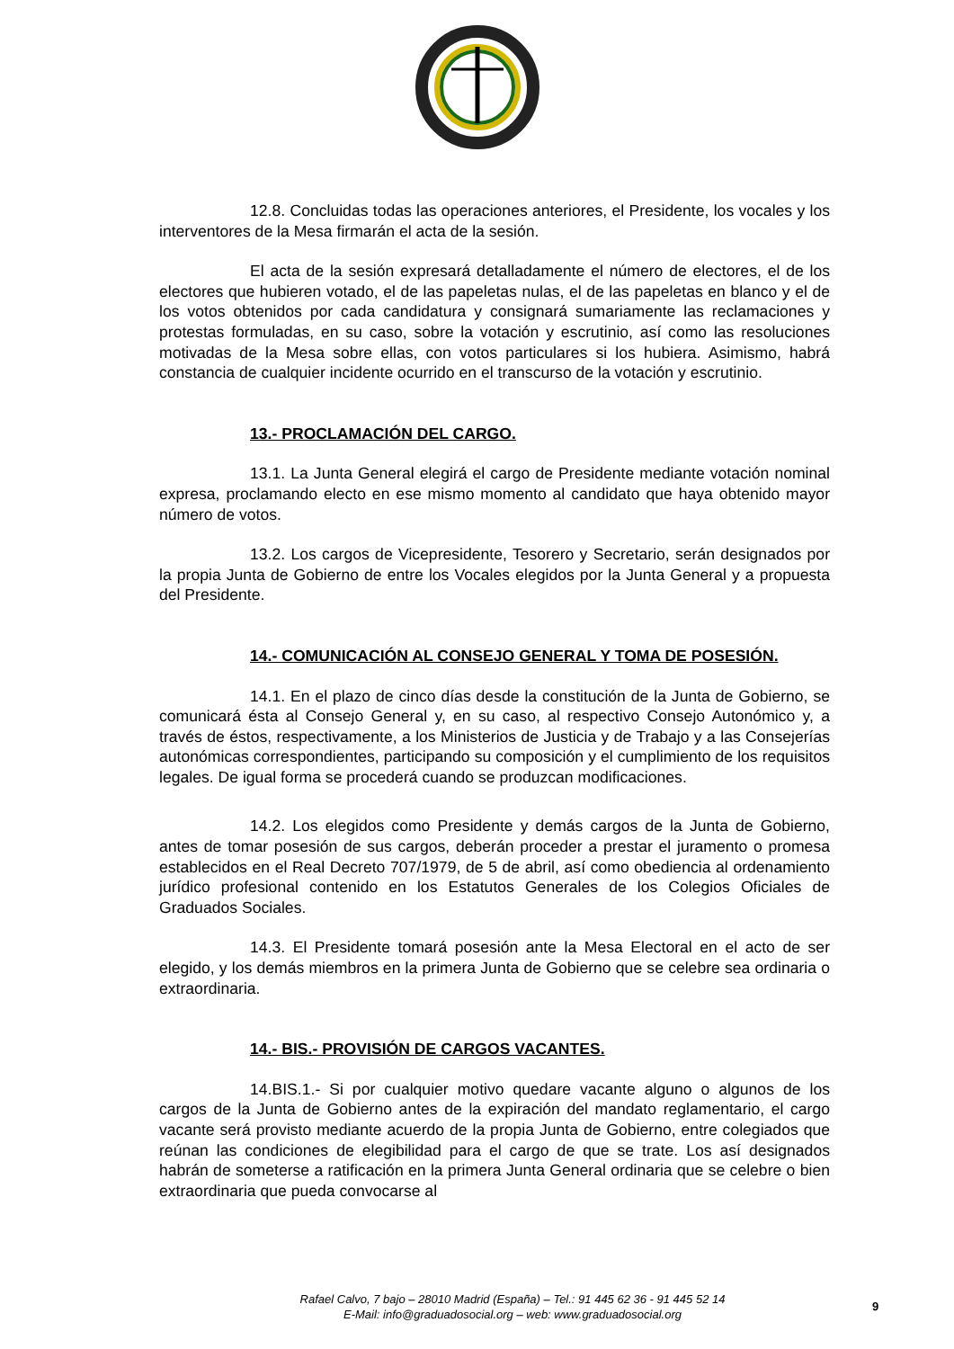12.8. Concluidas todas las operaciones anteriores, el Presidente, los vocales y los interventores de la Mesa firmarán el acta de la sesión.
El acta de la sesión expresará detalladamente el número de electores, el de los electores que hubieren votado, el de las papeletas nulas, el de las papeletas en blanco y el de los votos obtenidos por cada candidatura y consignará sumariamente las reclamaciones y protestas formuladas, en su caso, sobre la votación y escrutinio, así como las resoluciones motivadas de la Mesa sobre ellas, con votos particulares si los hubiera. Asimismo, habrá constancia de cualquier incidente ocurrido en el transcurso de la votación y escrutinio.
13.- PROCLAMACIÓN DEL CARGO.
13.1. La Junta General elegirá el cargo de Presidente mediante votación nominal expresa, proclamando electo en ese mismo momento al candidato que haya obtenido mayor número de votos.
13.2. Los cargos de Vicepresidente, Tesorero y Secretario, serán designados por la propia Junta de Gobierno de entre los Vocales elegidos por la Junta General y a propuesta del Presidente.
14.- COMUNICACIÓN AL CONSEJO GENERAL Y TOMA DE POSESIÓN.
14.1. En el plazo de cinco días desde la constitución de la Junta de Gobierno, se comunicará ésta al Consejo General y, en su caso, al respectivo Consejo Autonómico y, a través de éstos, respectivamente, a los Ministerios de Justicia y de Trabajo y a las Consejerías autonómicas correspondientes, participando su composición y el cumplimiento de los requisitos legales. De igual forma se procederá cuando se produzcan modificaciones.
14.2. Los elegidos como Presidente y demás cargos de la Junta de Gobierno, antes de tomar posesión de sus cargos, deberán proceder a prestar el juramento o promesa establecidos en el Real Decreto 707/1979, de 5 de abril, así como obediencia al ordenamiento jurídico profesional contenido en los Estatutos Generales de los Colegios Oficiales de Graduados Sociales.
14.3. El Presidente tomará posesión ante la Mesa Electoral en el acto de ser elegido, y los demás miembros en la primera Junta de Gobierno que se celebre sea ordinaria o extraordinaria.
14.- BIS.- PROVISIÓN DE CARGOS VACANTES.
14.BIS.1.- Si por cualquier motivo quedare vacante alguno o algunos de los cargos de la Junta de Gobierno antes de la expiración del mandato reglamentario, el cargo vacante será provisto mediante acuerdo de la propia Junta de Gobierno, entre colegiados que reúnan las condiciones de elegibilidad para el cargo de que se trate. Los así designados habrán de someterse a ratificación en la primera Junta General ordinaria que se celebre o bien extraordinaria que pueda convocarse al
Rafael Calvo, 7 bajo – 28010 Madrid (España) – Tel.: 91 445 62 36 - 91 445 52 14
E-Mail: info@graduadosocial.org – web: www.graduadosocial.org
9